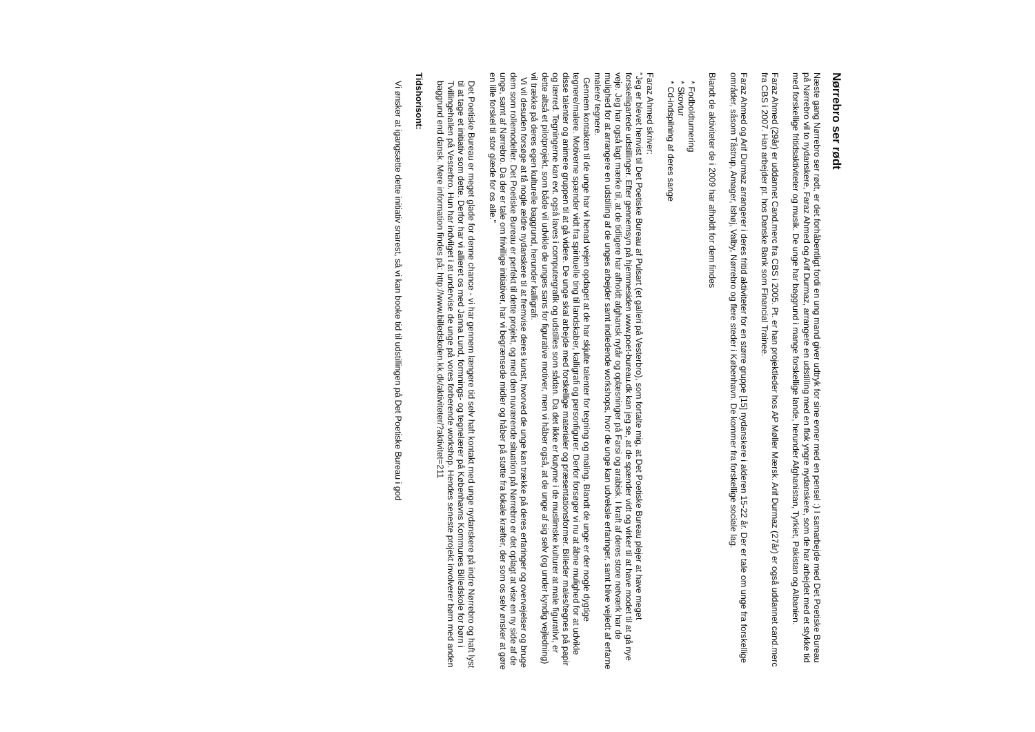Nørrebro ser rødt
Næste gang Nørrebro ser rødt, er det forhåbentligt fordi en ung mand giver udtryk for sine evner med en pensel :) I samarbejde med Det Poetiske Bureau på Nørrebro vil to nydanskere, Faraz Ahmed og Arif Durmaz, arrangere en udstilling med en flok yngre nydanskere, som de har arbejdet med et stykke tid med forskellige fritidsaktiviteter og musik. De unge har baggrund i mange forskellige lande, herunder Afghanistan, Tyrkiet, Pakistan og Albanien.
Faraz Ahmed (29år) er uddannet Cand.merc fra CBS i 2005. Pt. er han projektleder hos AP Møller Mærsk. Arif Durmaz (27år) er også uddannet cand.merc fra CBS i 2007. Han arbejder pt. hos Danske Bank som Financial Trainee.
Faraz Ahmed og Arif Durmaz arrangerer i deres fritid aktiviteter for en større gruppe [15] nydanskere i alderen 15-22 år. Der er tale om unge fra forskellige områder, såsom Tåstrup, Amager, Ishøj, Valby, Nørrebro og flere steder i København. De kommer fra forskellige sociale lag.
Blandt de aktiviteter de i 2009 har afholdt for dem findes
* Fodboldturnering
* Skovtur
* Cd-indspilning af deres sange
Faraz Ahmed skriver:
"Jeg er blevet henvist til Det Poetiske Bureau af Pulsart (et galleri på Vesterbro), som fortalte mig, at Det Poetiske Bureau plejer at have meget forskelligartede udstillinger. Efter gennemsyn på hjemmesiden www.poet-bureau.dk kan jeg se, at de spænder vidt og virker til at have modet til at gå nye veje. Jeg har også lagt mærke til, at de tidligere har afholdt afghansk nytår og oplæsninger på Farsi og arabisk. I kraft af deres store netværk har de mulighed for at arrangere en udstilling af de unges arbejder samt indledende workshops, hvor de unge kan udveksle erfaringer, samt blive vejledt af erfarne malere/ tegnere.
Gennem kontakten til de unge har vi henad vejen opdaget at de har skjulte talenter for tegning og maling. Blandt de unge er der nogle dygtige tegnere/malere. Motiverne spænder vidt fra spirituelle ting til landskaber, kalligrafi og personfigurer. Derfor forsøger vi nu at åbne mulighed for at udvikle disse talenter og animere gruppen til at gå videre. De unge skal arbejde med forskellige materialer og præsentationsformer. Billeder males/tegnes på papir og lærred. Tegningerne kan evt. også laves i computergrafik og udstilles som sådan. Da det ikke er kutyme i de muslimske kulturer at male figurativt, er dette altså et pilotprojekt, som både vil udvikle de unges sans for figurative motiver, men vi håber også, at de unge af sig selv (og under kyndig vejledning) vil trække på deres egen kulturelle baggrund, herunder kalligrafi.
Vi vil desuden forsøge at få nogle ældre nydanskere til at fremvise deres kunst, hvorved de unge kan trække på deres erfaringer og overvejelser og bruge dem som rollemodeller. Det Poetiske Bureau er perfekt til dette projekt, og med den nuværende situation på Nørrebro er det oplagt at vise en ny side af de unge, samt af Nørrebro. Da der er tale om frivillige initiativer, har vi begrænsede midler og håber på støtte fra lokale kræfter, der som os selv ønsker at gøre en lille forskel til stor glæde for os alle."
Det Poetiske Bureau er meget glade for denne chance - vi har gennem længere tid selv haft kontakt med unge nydanskere på indre Nørrebro og haft lyst til at tage et initiativ som dette. Derfor har vi allieret os med Janna Lund, formnings- og tegnelærer på Københavns Kommunes Billedskole for børn i Tvillingehallen på Vesterbro. Hun har indvilget i at undervise de unge på vores forberende workshop. Hendes seneste projekt involverer børn med anden baggrund end dansk. Mere information findes på: http://www.billedskolen.kk.dk/aktiviteter/?aktivitet=211
Tidshorisont:
Vi ønsker at igangsætte dette initiativ snarest, så vi kan booke tid til udstillingen på Det Poetiske Bureau i god